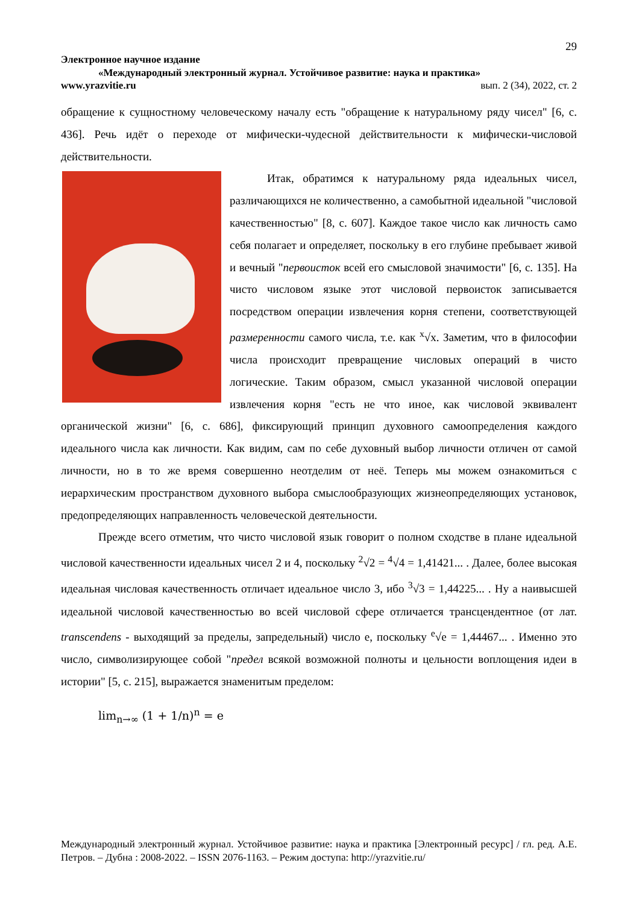29
Электронное научное издание
«Международный электронный журнал. Устойчивое развитие: наука и практика»
www.yrazvitie.ru вып. 2 (34), 2022, ст. 2
обращение к сущностному человеческому началу есть "обращение к натуральному ряду чисел" [6, с. 436]. Речь идёт о переходе от мифически-чудесной действительности к мифически-числовой действительности.
Итак, обратимся к натуральному ряда идеальных чисел, различающихся не количественно, а самобытной идеальной "числовой качественностью" [8, с. 607]. Каждое такое число как личность само себя полагает и определяет, поскольку в его глубине пребывает живой и вечный "первоисток всей его смысловой значимости" [6, с. 135]. На чисто числовом языке этот числовой первоисток записывается посредством операции извлечения корня степени, соответствующей размеренности самого числа, т.е. как <sup>x</sup>√x. Заметим, что в философии числа происходит превращение числовых операций в чисто логические. Таким образом, смысл указанной числовой операции извлечения корня "есть не что иное, как числовой эквивалент органической жизни" [6, с. 686], фиксирующий принцип духовного самоопределения каждого идеального числа как личности. Как видим, сам по себе духовный выбор личности отличен от самой личности, но в то же время совершенно неотделим от неё. Теперь мы можем ознакомиться с иерархическим пространством духовного выбора смыслообразующих жизнеопределяющих установок, предопределяющих направленность человеческой деятельности.
Прежде всего отметим, что чисто числовой язык говорит о полном сходстве в плане идеальной числовой качественности идеальных чисел 2 и 4, поскольку <sup>2</sup>√2 = <sup>4</sup>√4 = 1,41421... . Далее, более высокая идеальная числовая качественность отличает идеальное число 3, ибо <sup>3</sup>√3 = 1,44225... . Ну а наивысшей идеальной числовой качественностью во всей числовой сфере отличается трансцендентное (от лат. transcendens - выходящий за пределы, запредельный) число e, поскольку <sup>e</sup>√e = 1,44467... . Именно это число, символизирующее собой "предел всякой возможной полноты и цельности воплощения идеи в истории" [5, с. 215], выражается знаменитым пределом:
lim<sub>n→∞</sub> (1 + 1/n)<sup>n</sup> = e
Международный электронный журнал. Устойчивое развитие: наука и практика [Электронный ресурс] / гл. ред. А.Е. Петров. – Дубна : 2008-2022. – ISSN 2076-1163. – Режим доступа: http://yrazvitie.ru/